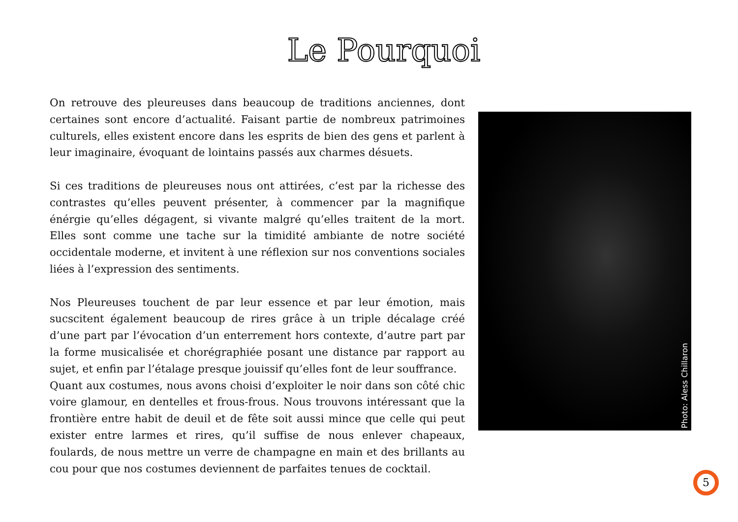Le Pourquoi
On retrouve des pleureuses dans beaucoup de traditions anciennes, dont certaines sont encore d’actualité. Faisant partie de nombreux patrimoines culturels, elles existent encore dans les esprits de bien des gens et parlent à leur imaginaire, évoquant de lointains passés aux charmes désuets.
Si ces traditions de pleureuses nous ont attirées, c’est par la richesse des contrastes qu’elles peuvent présenter, à commencer par la magnifique énérgie qu’elles dégagent, si vivante malgré qu’elles traitent de la mort. Elles sont comme une tache sur la timidité ambiante de notre société occidentale moderne, et invitent à une réflexion sur nos conventions sociales liées à l’expression des sentiments.
Nos Pleureuses touchent de par leur essence et par leur émotion, mais sucscitent également beaucoup de rires grâce à un triple décalage créé d’une part par l’évocation d’un enterrement hors contexte, d’autre part par la forme musicalisée et chorégraphiée posant une distance par rapport au sujet, et enfin par l’étalage presque jouissif qu’elles font de leur souffrance.
Quant aux costumes, nous avons choisi d’exploiter le noir dans son côté chic voire glamour, en dentelles et frous-frous. Nous trouvons intéressant que la frontière entre habit de deuil et de fête soit aussi mince que celle qui peut exister entre larmes et rires, qu’il suffise de nous enlever chapeaux, foulards, de nous mettre un verre de champagne en main et des brillants au cou pour que nos costumes deviennent de parfaites tenues de cocktail.
Photo: Aless Chillaron
5